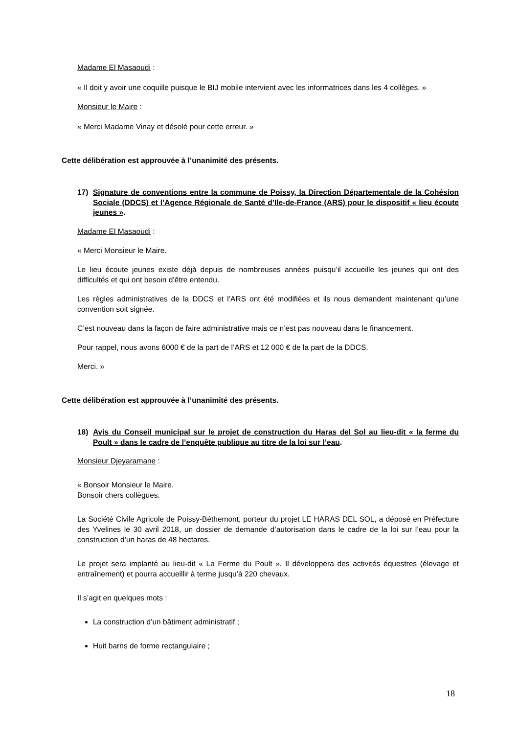Madame El Masaoudi :
« Il doit y avoir une coquille puisque le BIJ mobile intervient avec les informatrices dans les 4 collèges. »
Monsieur le Maire :
« Merci Madame Vinay et désolé pour cette erreur. »
Cette délibération est approuvée à l’unanimité des présents.
17) Signature de conventions entre la commune de Poissy, la Direction Départementale de la Cohésion Sociale (DDCS) et l’Agence Régionale de Santé d’Ile-de-France (ARS) pour le dispositif « lieu écoute jeunes ».
Madame El Masaoudi :
« Merci Monsieur le Maire.
Le lieu écoute jeunes existe déjà depuis de nombreuses années puisqu’il accueille les jeunes qui ont des difficultés et qui ont besoin d’être entendu.
Les règles administratives de la DDCS et l’ARS ont été modifiées et ils nous demandent maintenant qu’une convention soit signée.
C’est nouveau dans la façon de faire administrative mais ce n’est pas nouveau dans le financement.
Pour rappel, nous avons 6000 € de la part de l’ARS et 12 000 € de la part de la DDCS.
Merci. »
Cette délibération est approuvée à l’unanimité des présents.
18) Avis du Conseil municipal sur le projet de construction du Haras del Sol au lieu-dit « la ferme du Poult » dans le cadre de l’enquête publique au titre de la loi sur l’eau.
Monsieur Djeyaramane :
« Bonsoir Monsieur le Maire.
Bonsoir chers collègues.
La Société Civile Agricole de Poissy-Béthemont, porteur du projet LE HARAS DEL SOL, a déposé en Préfecture des Yvelines le 30 avril 2018, un dossier de demande d’autorisation dans le cadre de la loi sur l’eau pour la construction d’un haras de 48 hectares.
Le projet sera implanté au lieu-dit « La Ferme du Poult ». Il développera des activités équestres (élevage et entraînement) et pourra accueillir à terme jusqu’à 220 chevaux.
Il s’agit en quelques mots :
La construction d’un bâtiment administratif ;
Huit barns de forme rectangulaire ;
18